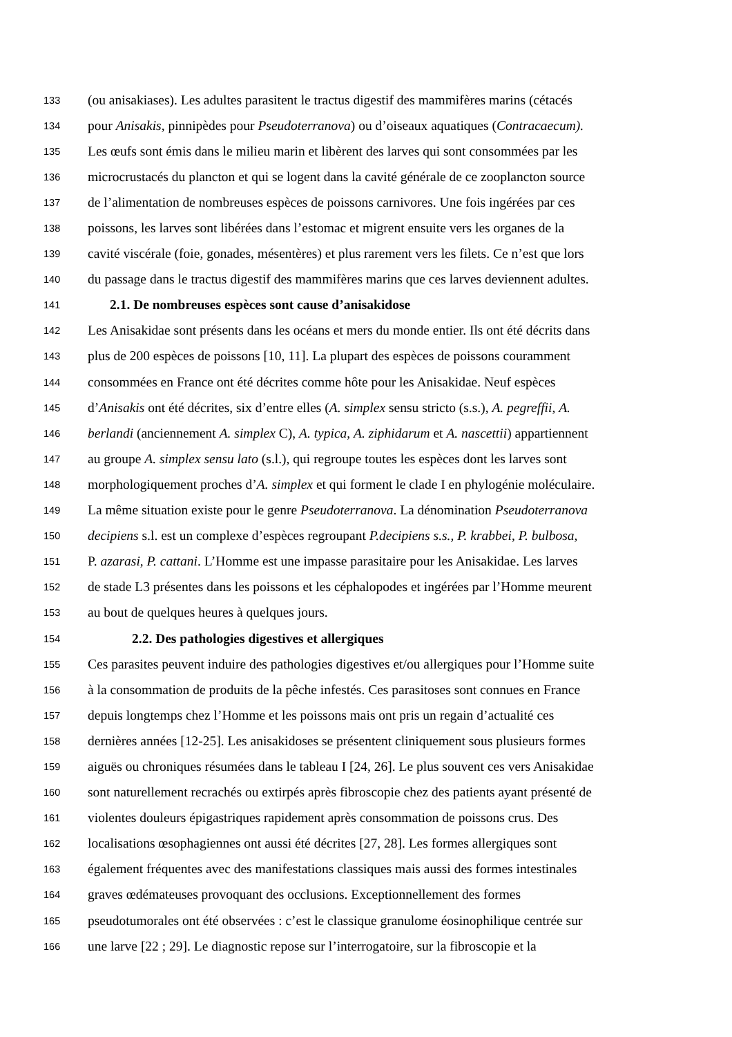133 (ou anisakiases). Les adultes parasitent le tractus digestif des mammifères marins (cétacés
134 pour Anisakis, pinnipèdes pour Pseudoterranova) ou d’oiseaux aquatiques (Contracaecum).
135 Les œufs sont émis dans le milieu marin et libèrent des larves qui sont consommées par les
136 microcrustacés du plancton et qui se logent dans la cavité générale de ce zooplancton source
137 de l’alimentation de nombreuses espèces de poissons carnivores. Une fois ingérées par ces
138 poissons, les larves sont libérées dans l’estomac et migrent ensuite vers les organes de la
139 cavité viscérale (foie, gonades, mésentères) et plus rarement vers les filets. Ce n’est que lors
140 du passage dans le tractus digestif des mammifères marins que ces larves deviennent adultes.
141 2.1. De nombreuses espèces sont cause d’anisakidose
142 Les Anisakidae sont présents dans les océans et mers du monde entier. Ils ont été décrits dans
143 plus de 200 espèces de poissons [10, 11]. La plupart des espèces de poissons couramment
144 consommées en France ont été décrites comme hôte pour les Anisakidae. Neuf espèces
145 d’Anisakis ont été décrites, six d’entre elles (A. simplex sensu stricto (s.s.), A. pegreffii, A.
146 berlandi (anciennement A. simplex C), A. typica, A. ziphidarum et A. nascettii) appartiennent
147 au groupe A. simplex sensu lato (s.l.), qui regroupe toutes les espèces dont les larves sont
148 morphologiquement proches d’A. simplex et qui forment le clade I en phylogénie moléculaire.
149 La même situation existe pour le genre Pseudoterranova. La dénomination Pseudoterranova
150 decipiens s.l. est un complexe d’espèces regroupant P.decipiens s.s., P. krabbei, P. bulbosa,
151 P. azarasi, P. cattani. L’Homme est une impasse parasitaire pour les Anisakidae. Les larves
152 de stade L3 présentes dans les poissons et les céphalopodes et ingérées par l’Homme meurent
153 au bout de quelques heures à quelques jours.
154 2.2. Des pathologies digestives et allergiques
155 Ces parasites peuvent induire des pathologies digestives et/ou allergiques pour l’Homme suite
156 à la consommation de produits de la pêche infestés. Ces parasitoses sont connues en France
157 depuis longtemps chez l’Homme et les poissons mais ont pris un regain d’actualité ces
158 dernières années [12-25]. Les anisakidoses se présentent cliniquement sous plusieurs formes
159 aiguës ou chroniques résumées dans le tableau I [24, 26]. Le plus souvent ces vers Anisakidae
160 sont naturellement recrachés ou extirpés après fibroscopie chez des patients ayant présenté de
161 violentes douleurs épigastriques rapidement après consommation de poissons crus. Des
162 localisations œsophagiennes ont aussi été décrites [27, 28]. Les formes allergiques sont
163 également fréquentes avec des manifestations classiques mais aussi des formes intestinales
164 graves œdémateuses provoquant des occlusions. Exceptionnellement des formes
165 pseudotumorales ont été observées : c’est le classique granulome éosinophilique centrée sur
166 une larve [22 ; 29]. Le diagnostic repose sur l’interrogatoire, sur la fibroscopie et la